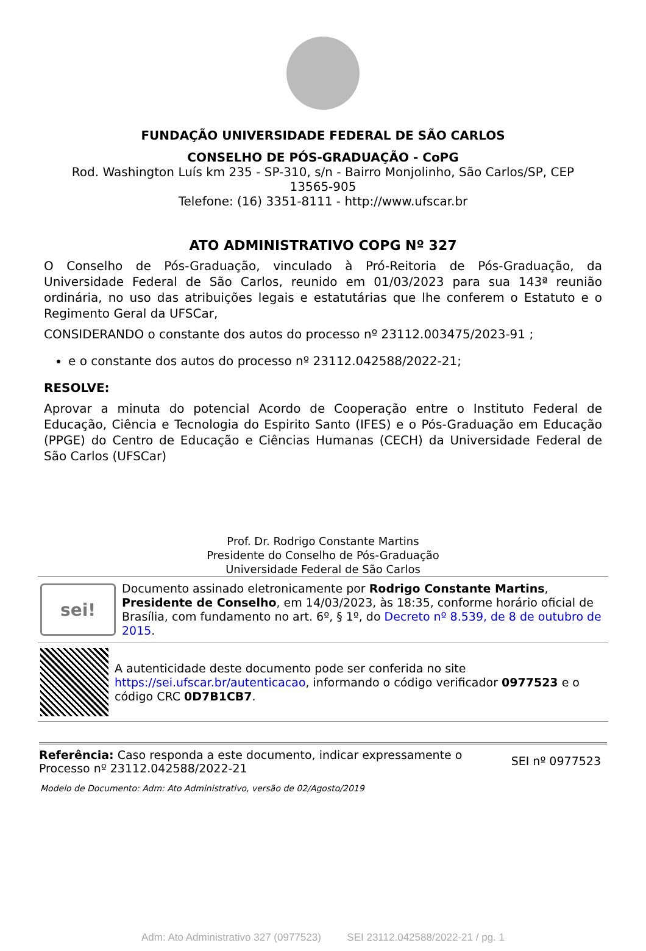FUNDAÇÃO UNIVERSIDADE FEDERAL DE SÃO CARLOS
CONSELHO DE PÓS-GRADUAÇÃO - CoPG
Rod. Washington Luís km 235 - SP-310, s/n - Bairro Monjolinho, São Carlos/SP, CEP 13565-905
Telefone: (16) 3351-8111 - http://www.ufscar.br
ATO ADMINISTRATIVO COPG Nº 327
O Conselho de Pós-Graduação, vinculado à Pró-Reitoria de Pós-Graduação, da Universidade Federal de São Carlos, reunido em 01/03/2023 para sua 143ª reunião ordinária, no uso das atribuições legais e estatutárias que lhe conferem o Estatuto e o Regimento Geral da UFSCar,
CONSIDERANDO o constante dos autos do processo nº 23112.003475/2023-91 ;
e o constante dos autos do processo nº 23112.042588/2022-21;
RESOLVE:
Aprovar a minuta do potencial Acordo de Cooperação entre o Instituto Federal de Educação, Ciência e Tecnologia do Espirito Santo (IFES) e o Pós-Graduação em Educação (PPGE) do Centro de Educação e Ciências Humanas (CECH) da Universidade Federal de São Carlos (UFSCar)
Prof. Dr. Rodrigo Constante Martins
Presidente do Conselho de Pós-Graduação
Universidade Federal de São Carlos
sei!
Documento assinado eletronicamente por Rodrigo Constante Martins, Presidente de Conselho, em 14/03/2023, às 18:35, conforme horário oficial de Brasília, com fundamento no art. 6º, § 1º, do Decreto nº 8.539, de 8 de outubro de 2015.
A autenticidade deste documento pode ser conferida no site https://sei.ufscar.br/autenticacao, informando o código verificador 0977523 e o código CRC 0D7B1CB7.
Referência: Caso responda a este documento, indicar expressamente o Processo nº 23112.042588/2022-21
SEI nº 0977523
Modelo de Documento: Adm: Ato Administrativo, versão de 02/Agosto/2019
Adm: Ato Administrativo 327 (0977523) SEI 23112.042588/2022-21 / pg. 1